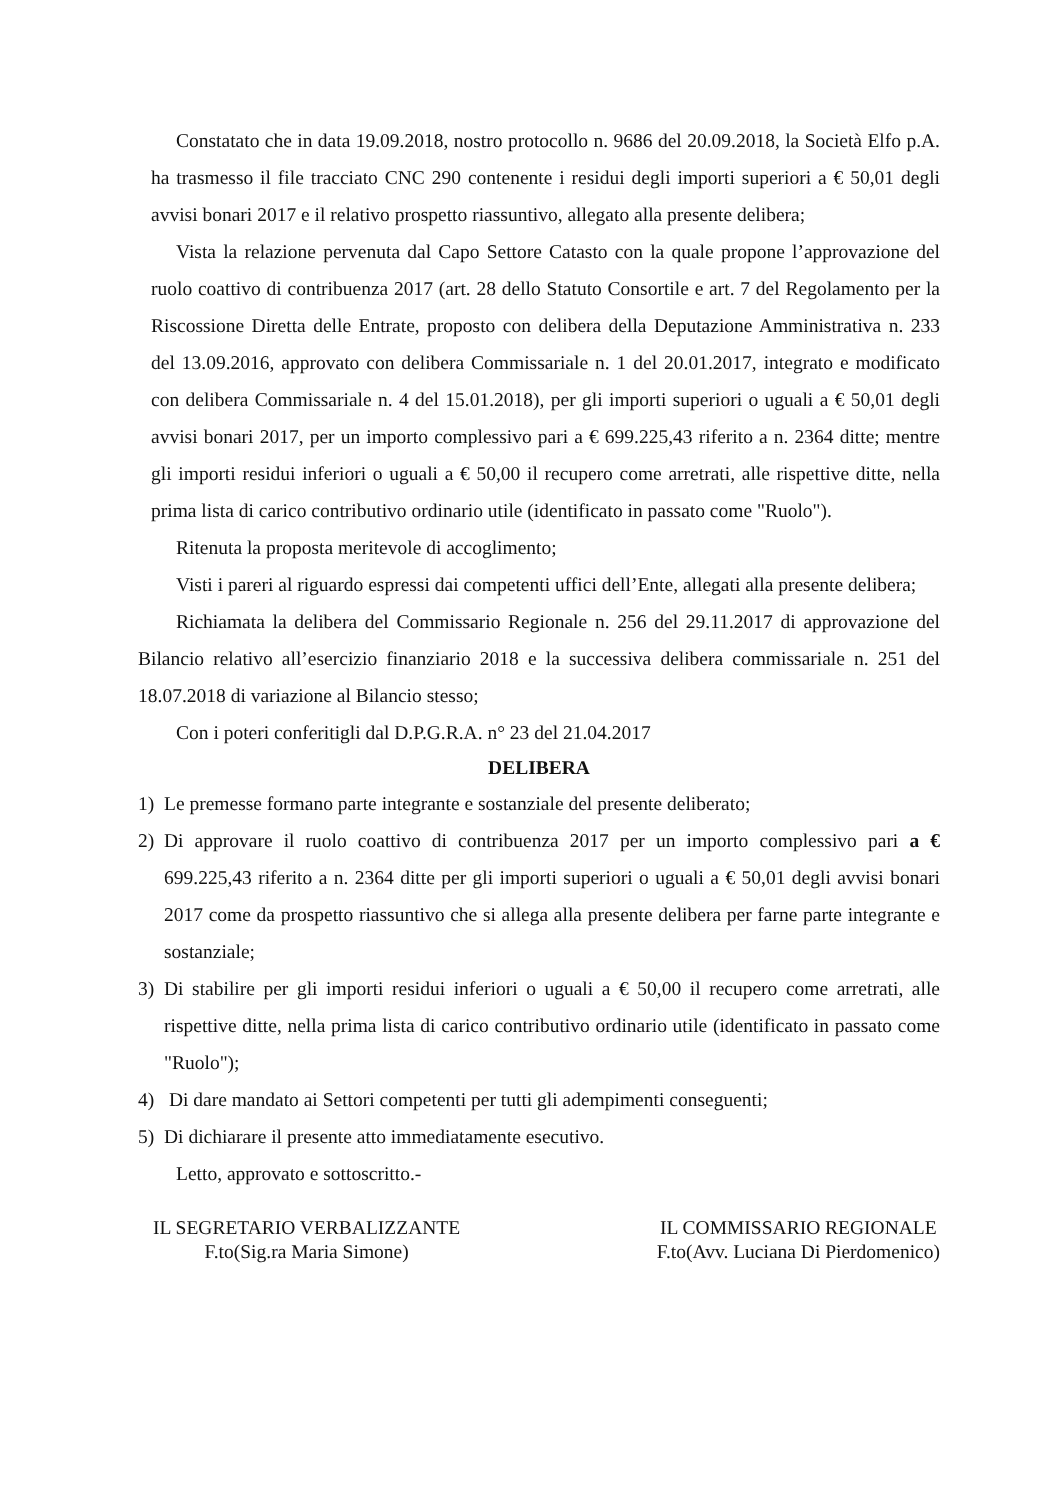Constatato che in data 19.09.2018, nostro protocollo n. 9686 del 20.09.2018, la Società Elfo p.A. ha trasmesso il file tracciato CNC 290 contenente i residui degli importi superiori a € 50,01 degli avvisi bonari 2017 e il relativo prospetto riassuntivo, allegato alla presente delibera;
Vista la relazione pervenuta dal Capo Settore Catasto con la quale propone l’approvazione del ruolo coattivo di contribuenza 2017 (art. 28 dello Statuto Consortile e art. 7 del Regolamento per la Riscossione Diretta delle Entrate, proposto con delibera della Deputazione Amministrativa n. 233 del 13.09.2016, approvato con delibera Commissariale n. 1 del 20.01.2017, integrato e modificato con delibera Commissariale n. 4 del 15.01.2018), per gli importi superiori o uguali a € 50,01 degli avvisi bonari 2017, per un importo complessivo pari a € 699.225,43 riferito a n. 2364 ditte; mentre gli importi residui inferiori o uguali a € 50,00 il recupero come arretrati, alle rispettive ditte, nella prima lista di carico contributivo ordinario utile (identificato in passato come "Ruolo").
Ritenuta la proposta meritevole di accoglimento;
Visti i pareri al riguardo espressi dai competenti uffici dell’Ente, allegati alla presente delibera;
Richiamata la delibera del Commissario Regionale n. 256 del 29.11.2017 di approvazione del Bilancio relativo all’esercizio finanziario 2018 e la successiva delibera commissariale n. 251 del 18.07.2018 di variazione al Bilancio stesso;
Con i poteri conferitigli dal D.P.G.R.A. n° 23 del 21.04.2017
DELIBERA
1) Le premesse formano parte integrante e sostanziale del presente deliberato;
2) Di approvare il ruolo coattivo di contribuenza 2017 per un importo complessivo pari a € 699.225,43 riferito a n. 2364 ditte per gli importi superiori o uguali a € 50,01 degli avvisi bonari 2017 come da prospetto riassuntivo che si allega alla presente delibera per farne parte integrante e sostanziale;
3) Di stabilire per gli importi residui inferiori o uguali a € 50,00 il recupero come arretrati, alle rispettive ditte, nella prima lista di carico contributivo ordinario utile (identificato in passato come "Ruolo");
4) Di dare mandato ai Settori competenti per tutti gli adempimenti conseguenti;
5) Di dichiarare il presente atto immediatamente esecutivo.
Letto, approvato e sottoscritto.-
IL SEGRETARIO VERBALIZZANTE
F.to(Sig.ra Maria Simone)
IL COMMISSARIO REGIONALE
F.to(Avv. Luciana Di Pierdomenico)